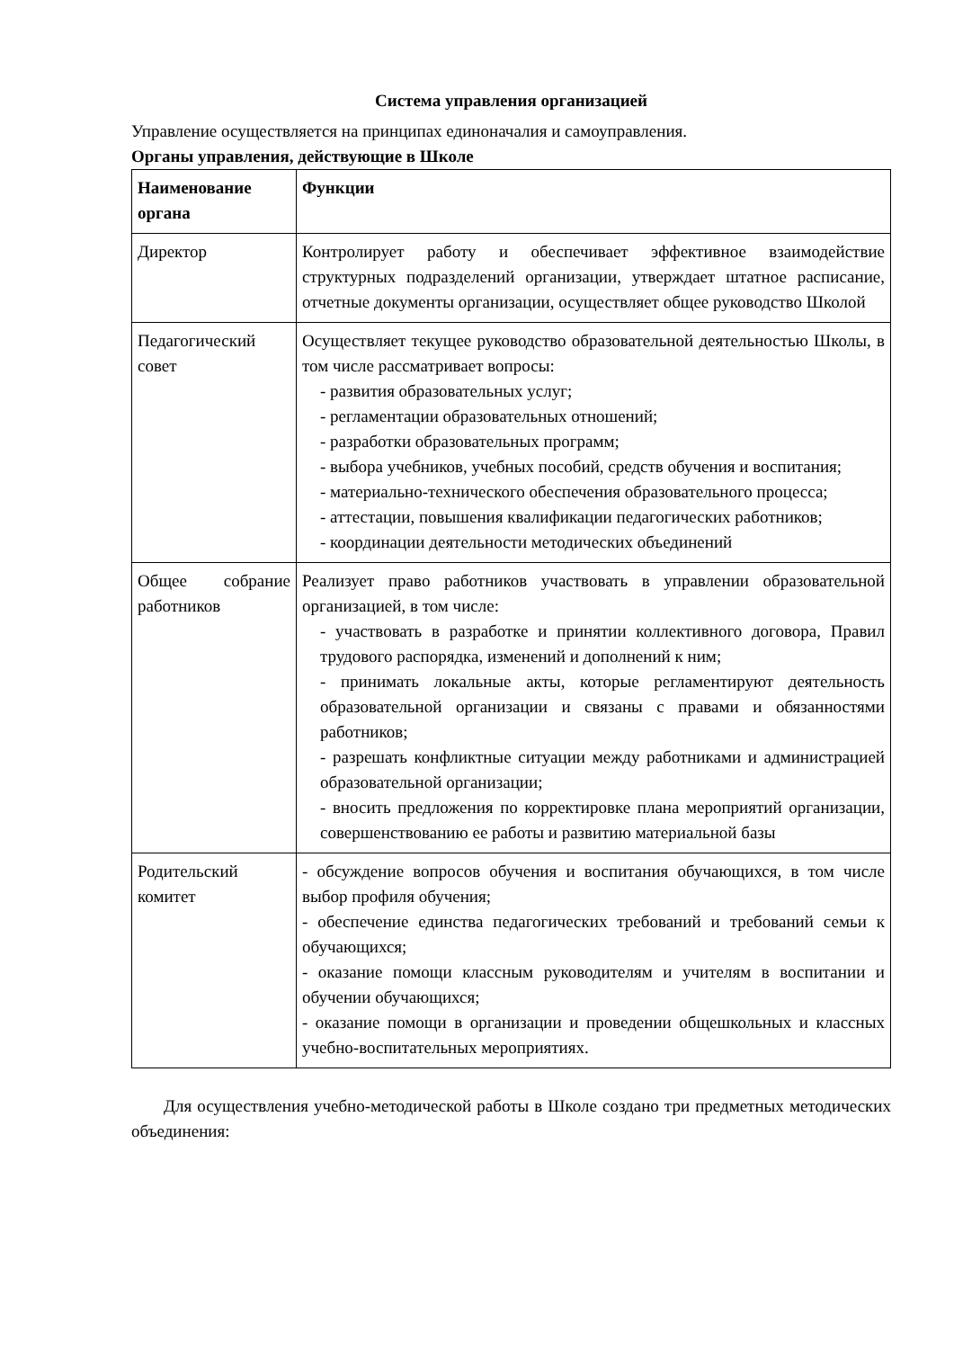Система управления организацией
Управление осуществляется на принципах единоначалия и самоуправления.
Органы управления, действующие в Школе
| Наименование органа | Функции |
| --- | --- |
| Директор | Контролирует работу и обеспечивает эффективное взаимодействие структурных подразделений организации, утверждает штатное расписание, отчетные документы организации, осуществляет общее руководство Школой |
| Педагогический совет | Осуществляет текущее руководство образовательной деятельностью Школы, в том числе рассматривает вопросы: - развития образовательных услуг; - регламентации образовательных отношений; - разработки образовательных программ; - выбора учебников, учебных пособий, средств обучения и воспитания; - материально-технического обеспечения образовательного процесса; - аттестации, повышения квалификации педагогических работников; - координации деятельности методических объединений |
| Общее собрание работников | Реализует право работников участвовать в управлении образовательной организацией, в том числе: - участвовать в разработке и принятии коллективного договора, Правил трудового распорядка, изменений и дополнений к ним; - принимать локальные акты, которые регламентируют деятельность образовательной организации и связаны с правами и обязанностями работников; - разрешать конфликтные ситуации между работниками и администрацией образовательной организации; - вносить предложения по корректировке плана мероприятий организации, совершенствованию ее работы и развитию материальной базы |
| Родительский комитет | - обсуждение вопросов обучения и воспитания обучающихся, в том числе выбор профиля обучения; - обеспечение единства педагогических требований и требований семьи к обучающихся; - оказание помощи классным руководителям и учителям в воспитании и обучении обучающихся; - оказание помощи в организации и проведении общешкольных и классных учебно-воспитательных мероприятиях. |
Для осуществления учебно-методической работы в Школе создано три предметных методических объединения: